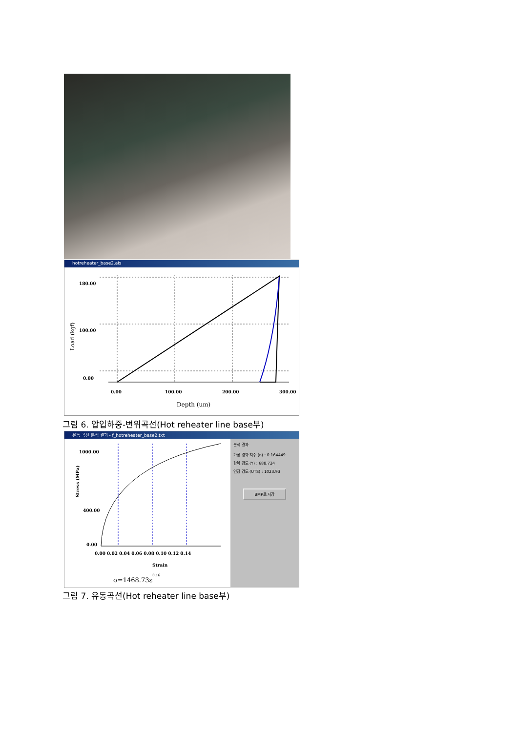hotreheater_base2.ais
180.00
100.00
0.00
0.00
100.00
200.00
300.00
Depth (um)
Load (kgf)
그림 6. 압입하중-변위곡선(Hot reheater line base부)
유동 곡선 분석 결과 - f_hotreheater_base2.txt
1000.00
400.00
0.00
0.00 0.02 0.04 0.06 0.08 0.10 0.12 0.14
Strain
Stress (MPa)
σ=1468.73ε0.16
분석 결과
가공 경화 지수 (n) : 0.164449
항복 강도 (Y) : 688.724
인장 강도 (UTS) : 1023.93
BMP로 저장
그림 7. 유동곡선(Hot reheater line base부)